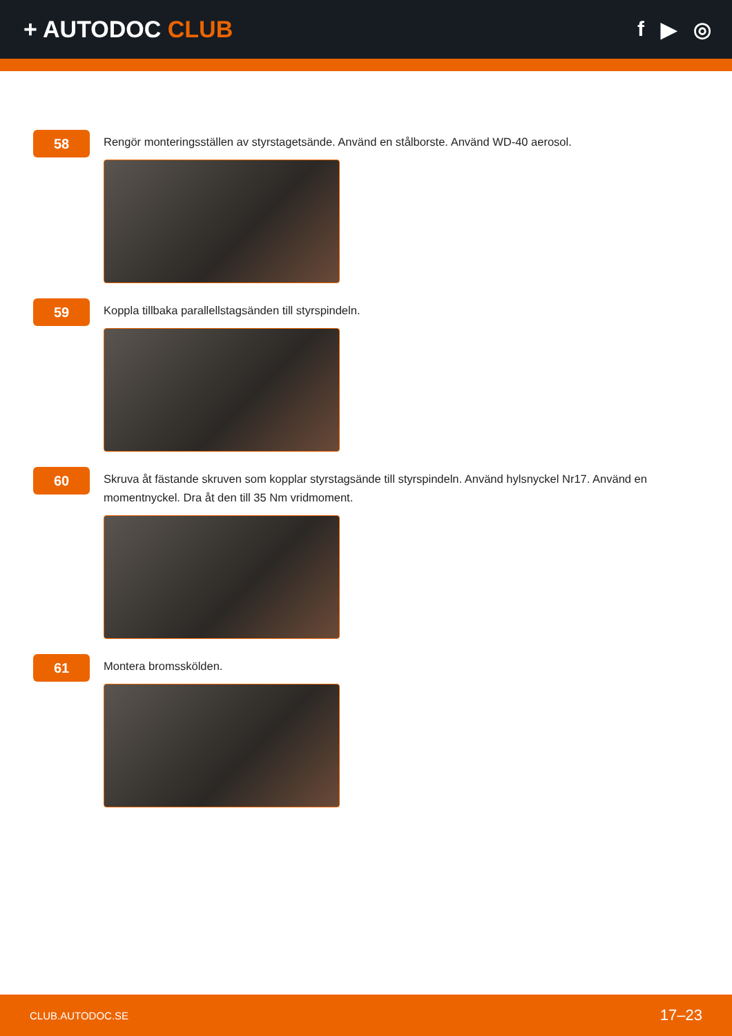+ AUTODOC CLUB f ▶ ◎
58
Rengör monteringsställen av styrstagetsände. Använd en stålborste. Använd WD-40 aerosol.
59
Koppla tillbaka parallellstagsänden till styrspindeln.
60
Skruva åt fästande skruven som kopplar styrstagsände till styrspindeln. Använd hylsnyckel Nr17. Använd en momentnyckel. Dra åt den till 35 Nm vridmoment.
61
Montera bromsskölden.
CLUB.AUTODOC.SE 17–23